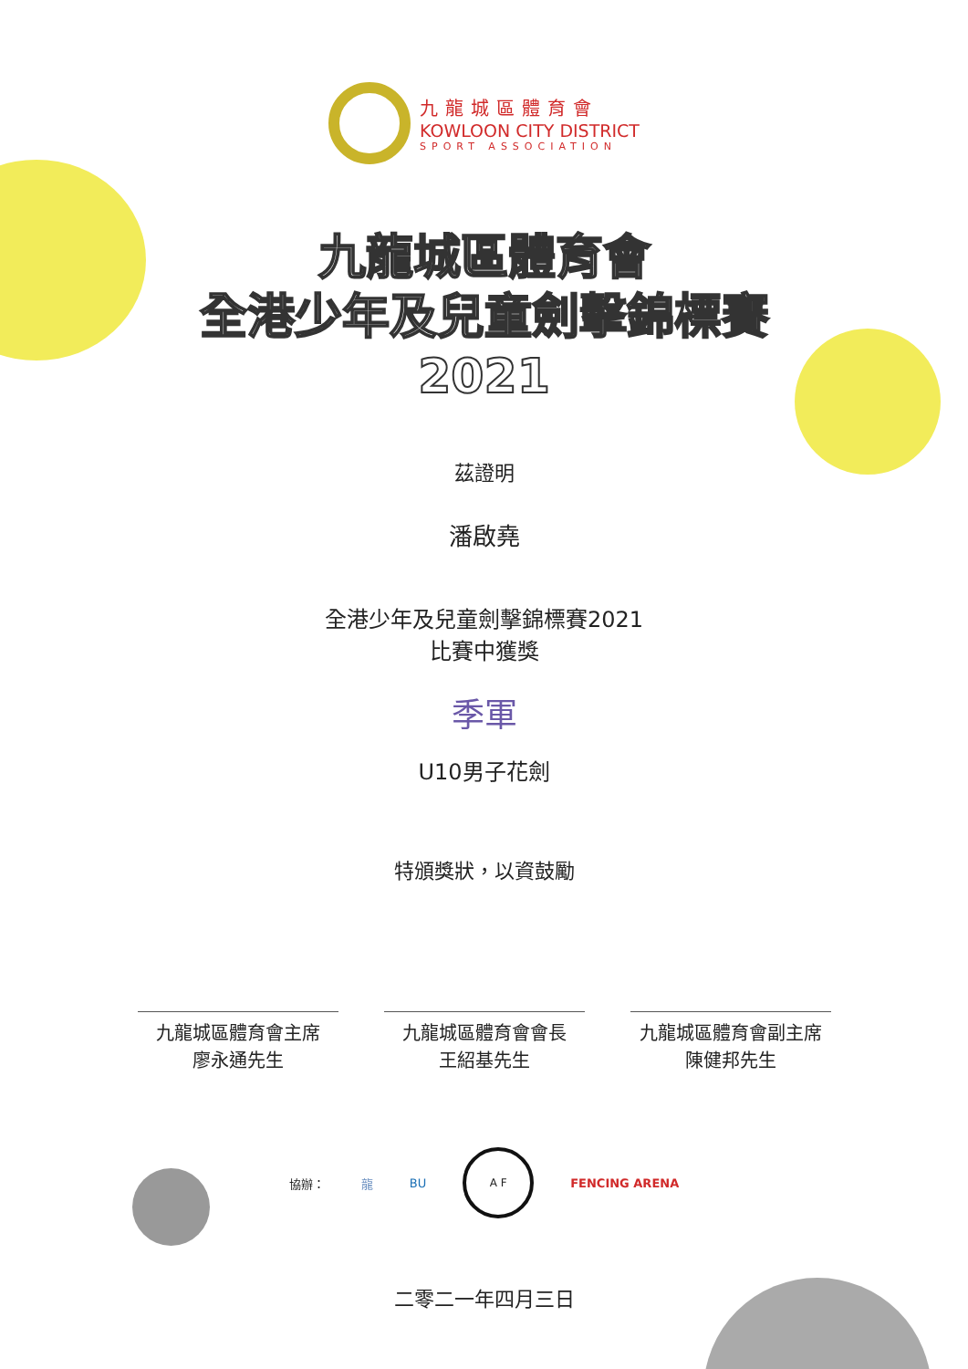九龍城區體育會
KOWLOON CITY DISTRICT
SPORT ASSOCIATION
九龍城區體育會
全港少年及兒童劍擊錦標賽
2021
茲證明
潘啟堯
全港少年及兒童劍擊錦標賽2021
比賽中獲獎
季軍
U10男子花劍
特頒獎狀，以資鼓勵
九龍城區體育會主席
廖永通先生
九龍城區體育會會長
王紹基先生
九龍城區體育會副主席
陳健邦先生
協辦： 龍 BU
A F
FENCING ARENA
二零二一年四月三日